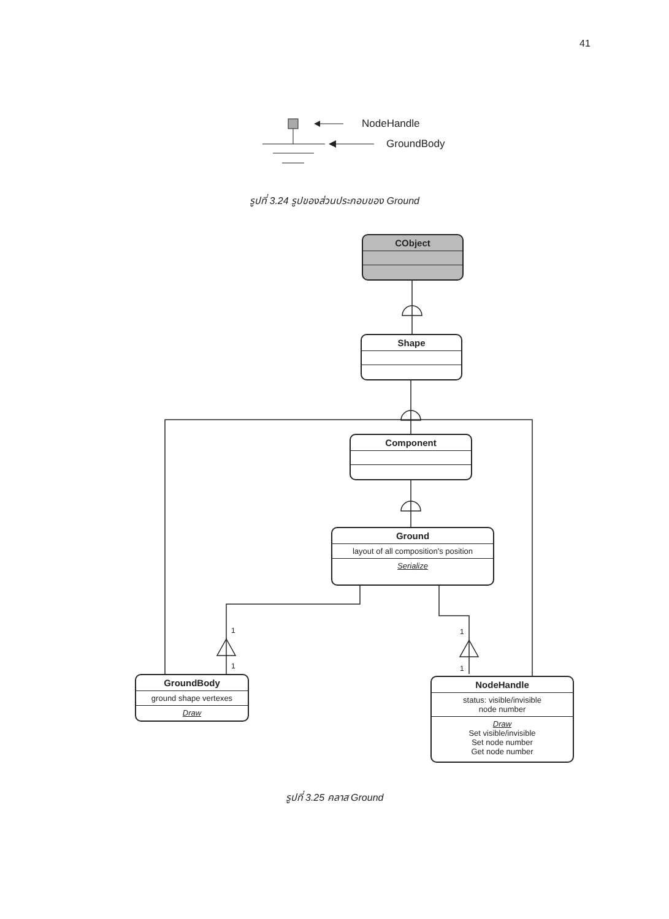41
NodeHandle
GroundBody
รูปที่ 3.24 รูปของส่วนประกอบของ Ground
CObject
Shape
Component
Ground
layout of all composition's position
Serialize
1
1
1
1
GroundBody
ground shape vertexes
Draw
NodeHandle
status: visible/invisible
node number
Draw
Set visible/invisible
Set node number
Get node number
รูปที่ 3.25 คลาส Ground